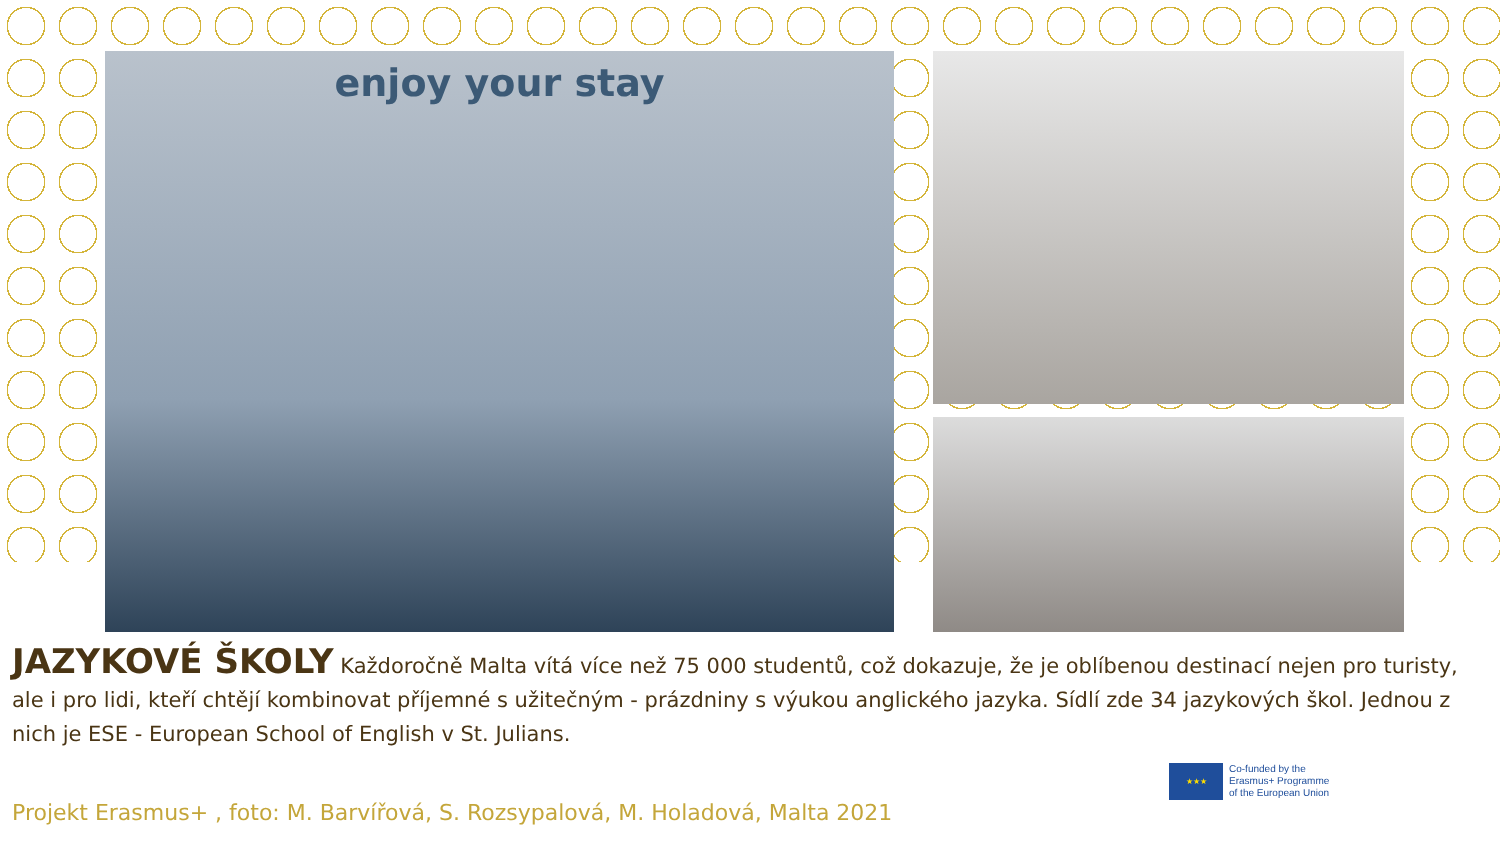enjoy your stay
JAZYKOVÉ ŠKOLY Každoročně Malta vítá více než 75 000 studentů, což dokazuje, že je oblíbenou destinací nejen pro turisty, ale i pro lidi, kteří chtějí kombinovat příjemné s užitečným - prázdniny s výukou anglického jazyka. Sídlí zde 34 jazykových škol. Jednou z nich je ESE - European School of English v St. Julians.
★★★
Co-funded by the
Erasmus+ Programme
of the European Union
Projekt Erasmus+ , foto: M. Barvířová, S. Rozsypalová, M. Holadová, Malta 2021